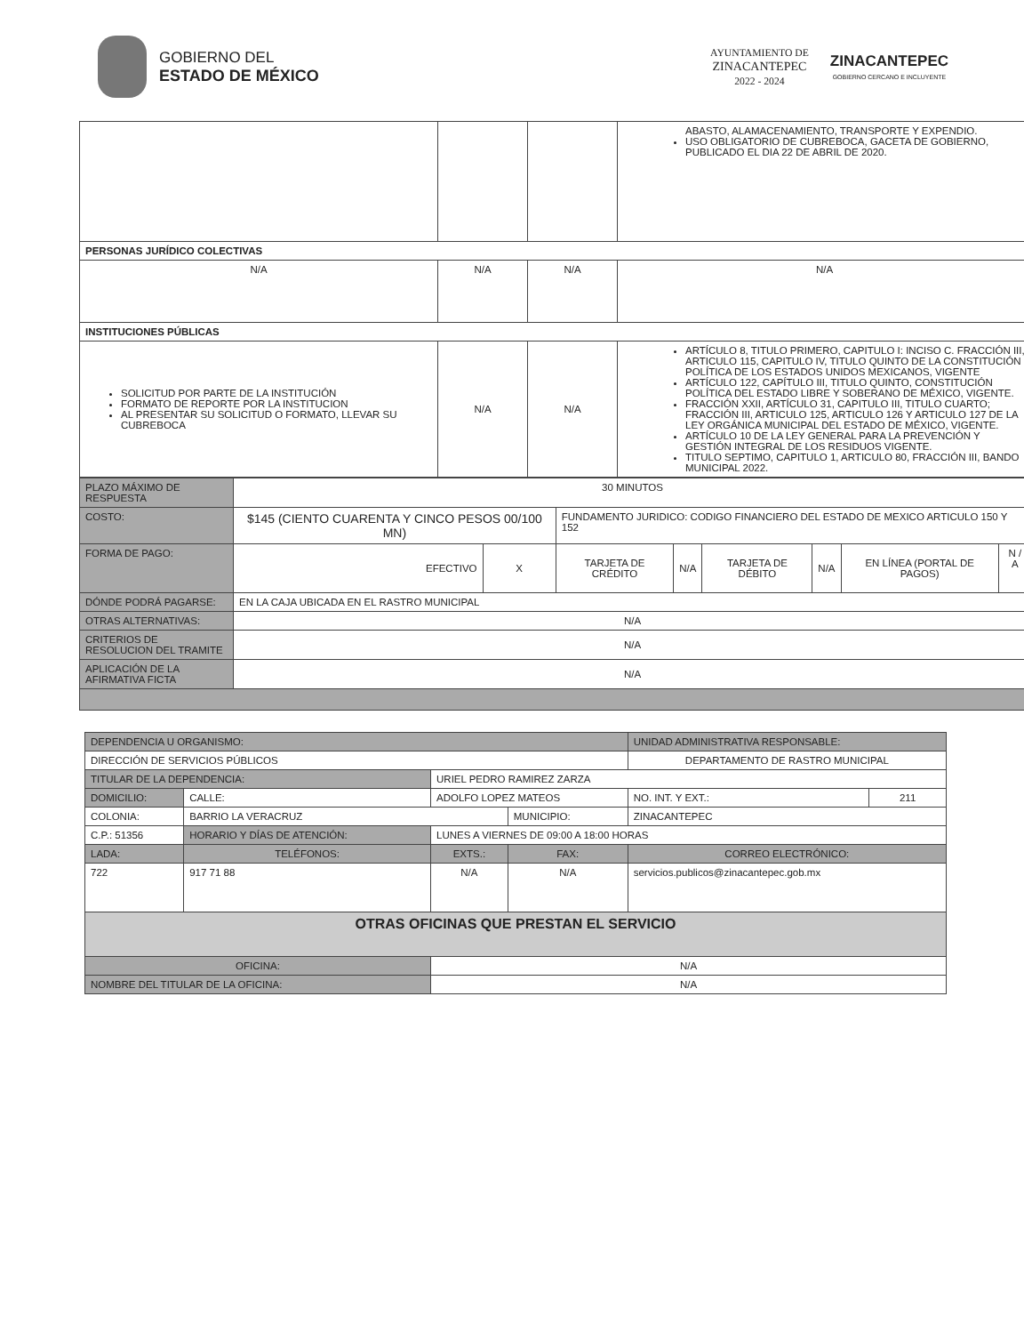GOBIERNO DEL
ESTADO DE MÉXICO
AYUNTAMIENTO DE
ZINACANTEPEC
2022 - 2024
ZINACANTEPEC
GOBIERNO CERCANO E INCLUYENTE
| | | | ABASTO, ALAMACENAMIENTO, TRANSPORTE Y EXPENDIO. USO OBLIGATORIO DE CUBREBOCA, GACETA DE GOBIERNO, PUBLICADO EL DIA 22 DE ABRIL DE 2020. |
| PERSONAS JURÍDICO COLECTIVAS | | | |
| N/A | N/A | N/A | N/A |
| INSTITUCIONES PÚBLICAS | | | |
| SOLICITUD POR PARTE DE LA INSTITUCIÓN FORMATO DE REPORTE POR LA INSTITUCION AL PRESENTAR SU SOLICITUD O FORMATO, LLEVAR SU CUBREBOCA | N/A | N/A | ARTÍCULO 8, TITULO PRIMERO, CAPITULO I: INCISO C. FRACCIÓN III, ARTICULO 115, CAPITULO IV, TITULO QUINTO DE LA CONSTITUCIÓN POLÍTICA DE LOS ESTADOS UNIDOS MEXICANOS, VIGENTE ARTÍCULO 122, CAPÍTULO III, TITULO QUINTO, CONSTITUCIÓN POLÍTICA DEL ESTADO LIBRE Y SOBERANO DE MÉXICO, VIGENTE. FRACCIÓN XXII, ARTÍCULO 31, CAPITULO III, TITULO CUARTO; FRACCIÓN III, ARTICULO 125, ARTICULO 126 Y ARTICULO 127 DE LA LEY ORGÁNICA MUNICIPAL DEL ESTADO DE MÉXICO, VIGENTE. ARTÍCULO 10 DE LA LEY GENERAL PARA LA PREVENCIÓN Y GESTIÓN INTEGRAL DE LOS RESIDUOS VIGENTE. TITULO SEPTIMO, CAPITULO 1, ARTICULO 80, FRACCIÓN III, BANDO MUNICIPAL 2022. |
| PLAZO MÁXIMO DE RESPUESTA | 30 MINUTOS | | | | | | | |
| COSTO: | $145 (CIENTO CUARENTA Y CINCO PESOS 00/100 MN) | | FUNDAMENTO JURIDICO: CODIGO FINANCIERO DEL ESTADO DE MEXICO ARTICULO 150 Y 152 | | | | | |
| FORMA DE PAGO: | EFECTIVO | X | TARJETA DE CRÉDITO | N/A | TARJETA DE DÉBITO | N/A | EN LÍNEA (PORTAL DE PAGOS) | N / A |
| DÓNDE PODRÁ PAGARSE: | EN LA CAJA UBICADA EN EL RASTRO MUNICIPAL | | | | | | | |
| OTRAS ALTERNATIVAS: | N/A | | | | | | | |
| CRITERIOS DE RESOLUCION DEL TRAMITE | N/A | | | | | | | |
| APLICACIÓN DE LA AFIRMATIVA FICTA | N/A | | | | | | | |
| DEPENDENCIA U ORGANISMO: | | | | | | UNIDAD ADMINISTRATIVA RESPONSABLE: | | |
| DIRECCIÓN DE SERVICIOS PÚBLICOS | | | | | | DEPARTAMENTO DE RASTRO MUNICIPAL | | |
| TITULAR DE LA DEPENDENCIA: | | | URIEL PEDRO RAMIREZ ZARZA | | | | | |
| DOMICILIO: | CALLE: | ADOLFO LOPEZ MATEOS | | | | | NO. INT. Y EXT.: | 211 |
| COLONIA: | BARRIO LA VERACRUZ | | | | MUNICIPIO: | ZINACANTEPEC | | |
| C.P.: 51356 | HORARIO Y DÍAS DE ATENCIÓN: | | LUNES A VIERNES DE 09:00 A 18:00 HORAS | | | | | |
| LADA: | TELÉFONOS: | | | EXTS.: | FAX: | | CORREO ELECTRÓNICO: | |
| 722 | 917 71 88 | | | N/A | N/A | | servicios.publicos@zinacantepec.gob.mx | |
| OTRAS OFICINAS QUE PRESTAN EL SERVICIO | | | | | | | | |
| OFICINA: | | N/A | | | | | | |
| NOMBRE DEL TITULAR DE LA OFICINA: | | | N/A | | | | | |